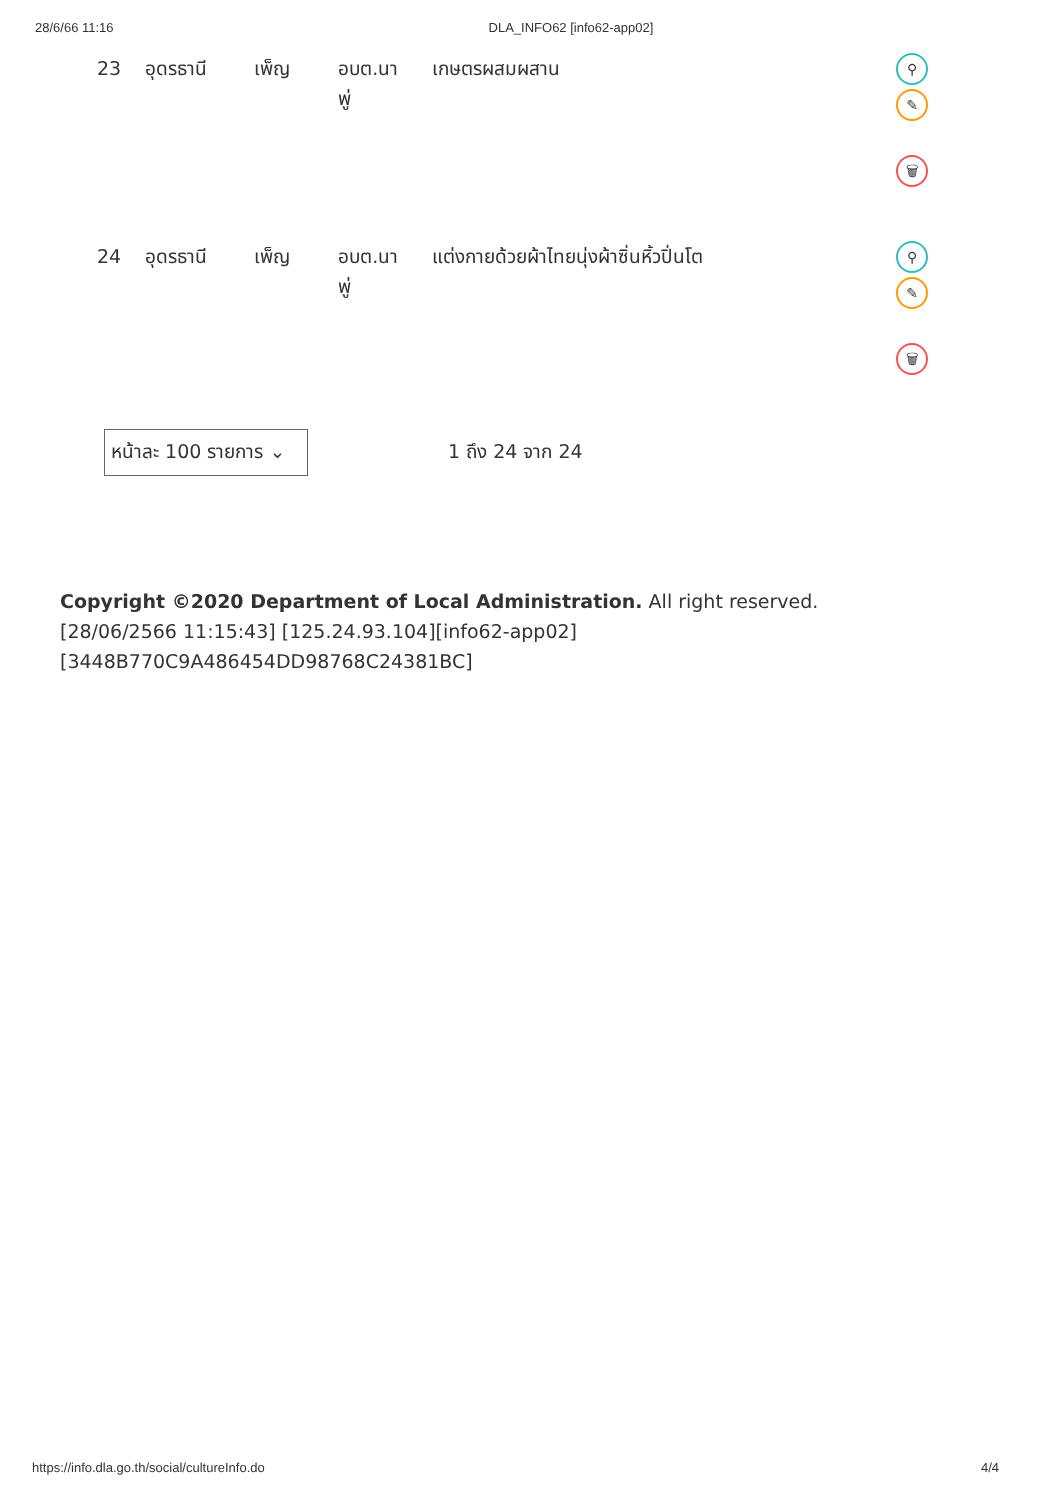28/6/66 11:16 DLA_INFO62 [info62-app02]
| 23 | อุดรธานี | เพ็ญ | อบต.นาพู่ | เกษตรผสมผสาน | ⚲ ✎ 🗑 |
| 24 | อุดรธานี | เพ็ญ | อบต.นาพู่ | แต่งกายด้วยผ้าไทยนุ่งผ้าซิ่นหิ้วปิ่นโต | ⚲ ✎ 🗑 |
หน้าละ 100 รายการ ⌄
1 ถึง 24 จาก 24
Copyright ©2020 Department of Local Administration. All right reserved. [28/06/2566 11:15:43] [125.24.93.104][info62-app02][3448B770C9A486454DD98768C24381BC]
https://info.dla.go.th/social/cultureInfo.do 4/4